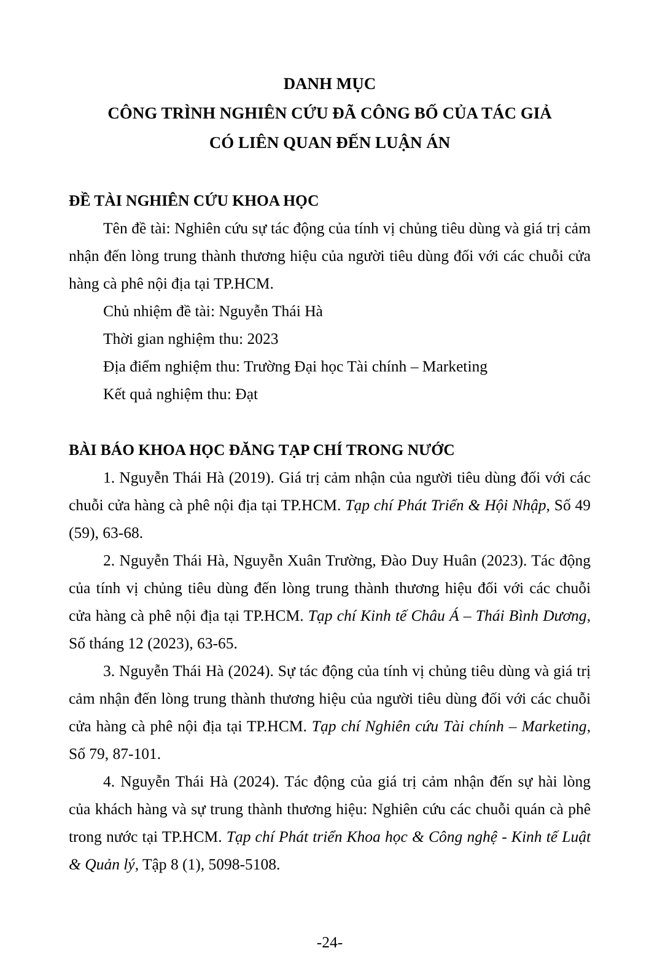DANH MỤC
CÔNG TRÌNH NGHIÊN CỨU ĐÃ CÔNG BỐ CỦA TÁC GIẢ
CÓ LIÊN QUAN ĐẾN LUẬN ÁN
ĐỀ TÀI NGHIÊN CỨU KHOA HỌC
Tên đề tài: Nghiên cứu sự tác động của tính vị chủng tiêu dùng và giá trị cảm nhận đến lòng trung thành thương hiệu của người tiêu dùng đối với các chuỗi cửa hàng cà phê nội địa tại TP.HCM.
Chủ nhiệm đề tài: Nguyễn Thái Hà
Thời gian nghiệm thu: 2023
Địa điểm nghiệm thu: Trường Đại học Tài chính – Marketing
Kết quả nghiệm thu: Đạt
BÀI BÁO KHOA HỌC ĐĂNG TẠP CHÍ TRONG NƯỚC
1. Nguyễn Thái Hà (2019). Giá trị cảm nhận của người tiêu dùng đối với các chuỗi cửa hàng cà phê nội địa tại TP.HCM. Tạp chí Phát Triển & Hội Nhập, Số 49 (59), 63-68.
2. Nguyễn Thái Hà, Nguyễn Xuân Trường, Đào Duy Huân (2023). Tác động của tính vị chủng tiêu dùng đến lòng trung thành thương hiệu đối với các chuỗi cửa hàng cà phê nội địa tại TP.HCM. Tạp chí Kinh tế Châu Á – Thái Bình Dương, Số tháng 12 (2023), 63-65.
3. Nguyễn Thái Hà (2024). Sự tác động của tính vị chủng tiêu dùng và giá trị cảm nhận đến lòng trung thành thương hiệu của người tiêu dùng đối với các chuỗi cửa hàng cà phê nội địa tại TP.HCM. Tạp chí Nghiên cứu Tài chính – Marketing, Số 79, 87-101.
4. Nguyễn Thái Hà (2024). Tác động của giá trị cảm nhận đến sự hài lòng của khách hàng và sự trung thành thương hiệu: Nghiên cứu các chuỗi quán cà phê trong nước tại TP.HCM. Tạp chí Phát triển Khoa học & Công nghệ - Kinh tế Luật & Quản lý, Tập 8 (1), 5098-5108.
-24-